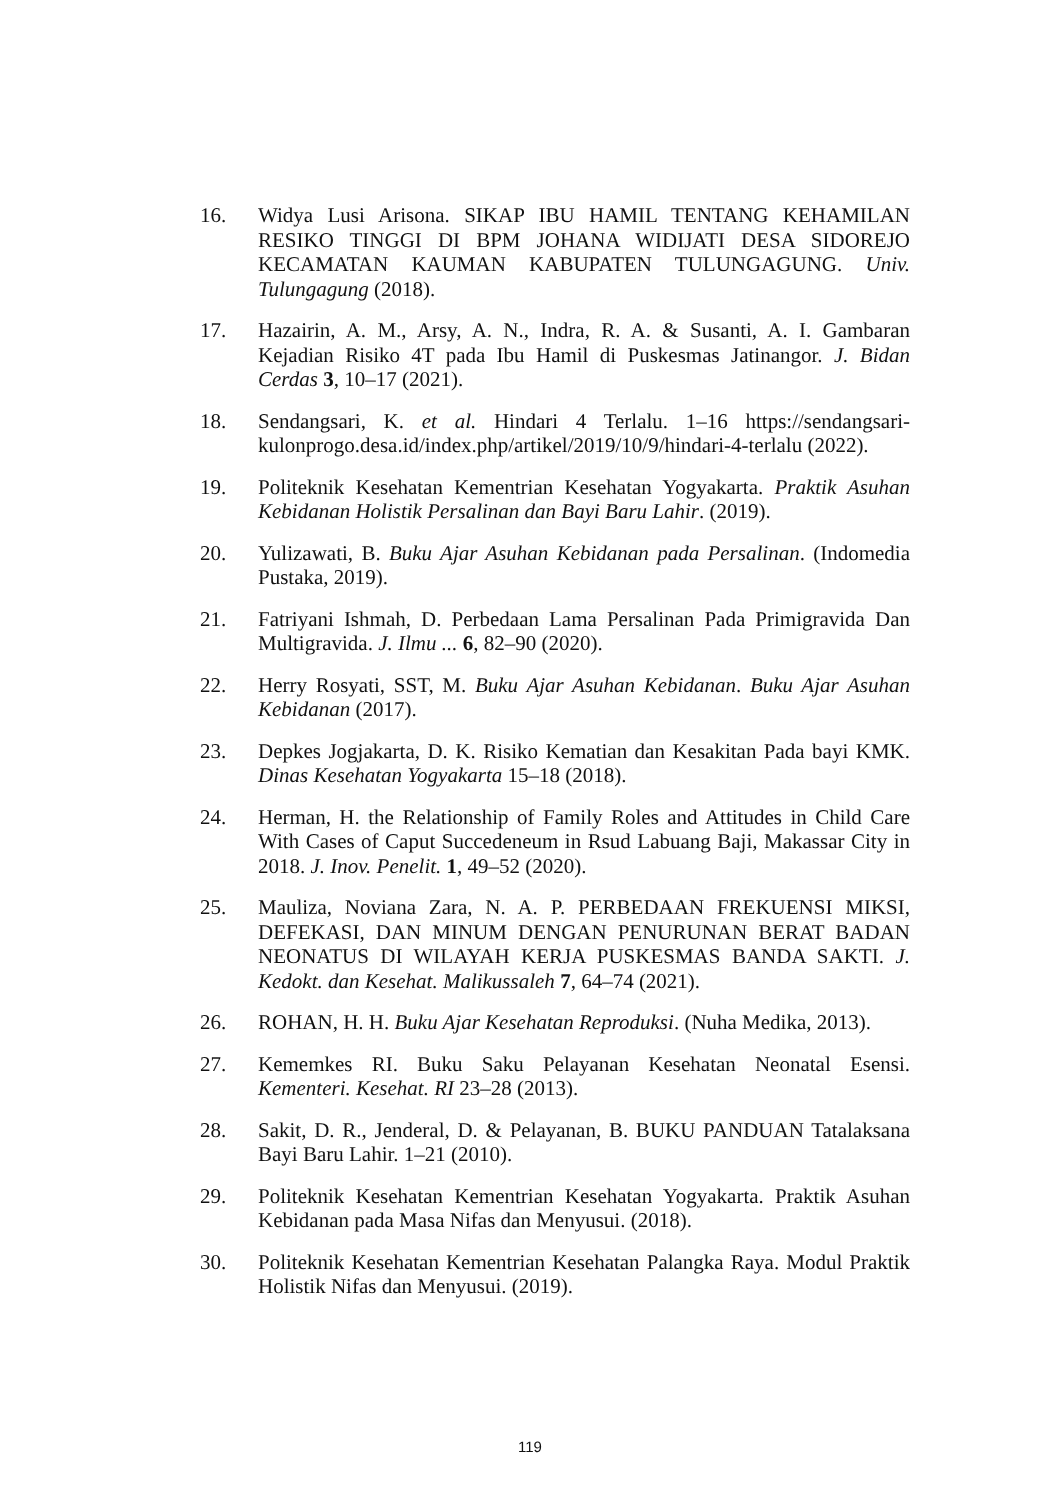16. Widya Lusi Arisona. SIKAP IBU HAMIL TENTANG KEHAMILAN RESIKO TINGGI DI BPM JOHANA WIDIJATI DESA SIDOREJO KECAMATAN KAUMAN KABUPATEN TULUNGAGUNG. Univ. Tulungagung (2018).
17. Hazairin, A. M., Arsy, A. N., Indra, R. A. & Susanti, A. I. Gambaran Kejadian Risiko 4T pada Ibu Hamil di Puskesmas Jatinangor. J. Bidan Cerdas 3, 10–17 (2021).
18. Sendangsari, K. et al. Hindari 4 Terlalu. 1–16 https://sendangsari-kulonprogo.desa.id/index.php/artikel/2019/10/9/hindari-4-terlalu (2022).
19. Politeknik Kesehatan Kementrian Kesehatan Yogyakarta. Praktik Asuhan Kebidanan Holistik Persalinan dan Bayi Baru Lahir. (2019).
20. Yulizawati, B. Buku Ajar Asuhan Kebidanan pada Persalinan. (Indomedia Pustaka, 2019).
21. Fatriyani Ishmah, D. Perbedaan Lama Persalinan Pada Primigravida Dan Multigravida. J. Ilmu ... 6, 82–90 (2020).
22. Herry Rosyati, SST, M. Buku Ajar Asuhan Kebidanan. Buku Ajar Asuhan Kebidanan (2017).
23. Depkes Jogjakarta, D. K. Risiko Kematian dan Kesakitan Pada bayi KMK. Dinas Kesehatan Yogyakarta 15–18 (2018).
24. Herman, H. the Relationship of Family Roles and Attitudes in Child Care With Cases of Caput Succedeneum in Rsud Labuang Baji, Makassar City in 2018. J. Inov. Penelit. 1, 49–52 (2020).
25. Mauliza, Noviana Zara, N. A. P. PERBEDAAN FREKUENSI MIKSI, DEFEKASI, DAN MINUM DENGAN PENURUNAN BERAT BADAN NEONATUS DI WILAYAH KERJA PUSKESMAS BANDA SAKTI. J. Kedokt. dan Kesehat. Malikussaleh 7, 64–74 (2021).
26. ROHAN, H. H. Buku Ajar Kesehatan Reproduksi. (Nuha Medika, 2013).
27. Kememkes RI. Buku Saku Pelayanan Kesehatan Neonatal Esensi. Kementeri. Kesehat. RI 23–28 (2013).
28. Sakit, D. R., Jenderal, D. & Pelayanan, B. BUKU PANDUAN Tatalaksana Bayi Baru Lahir. 1–21 (2010).
29. Politeknik Kesehatan Kementrian Kesehatan Yogyakarta. Praktik Asuhan Kebidanan pada Masa Nifas dan Menyusui. (2018).
30. Politeknik Kesehatan Kementrian Kesehatan Palangka Raya. Modul Praktik Holistik Nifas dan Menyusui. (2019).
119